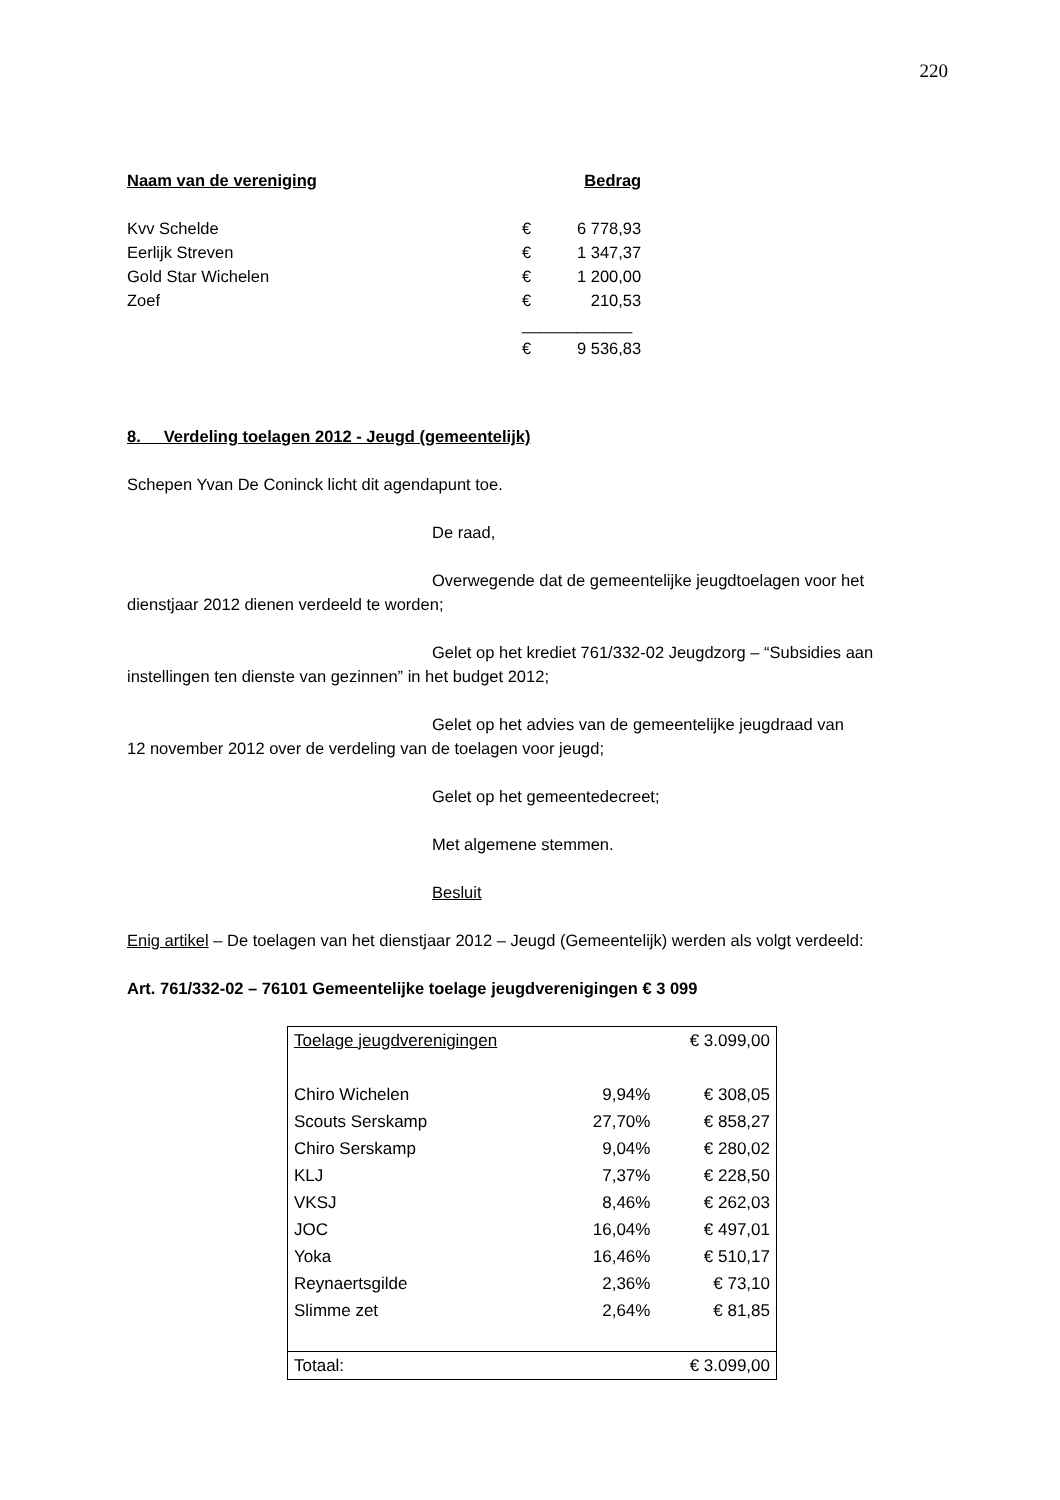220
| Naam van de vereniging | | Bedrag |
| --- | --- | --- |
| Kvv Schelde | € | 6 778,93 |
| Eerlijk Streven | € | 1 347,37 |
| Gold Star Wichelen | € | 1 200,00 |
| Zoef | € | 210,53 |
| | ____________ | |
| | € | 9 536,83 |
8. Verdeling toelagen 2012 - Jeugd (gemeentelijk)
Schepen Yvan De Coninck licht dit agendapunt toe.
De raad,
Overwegende dat de gemeentelijke jeugdtoelagen voor het
dienstjaar 2012 dienen verdeeld te worden;
Gelet op het krediet 761/332-02 Jeugdzorg – “Subsidies aan
instellingen ten dienste van gezinnen” in het budget 2012;
Gelet op het advies van de gemeentelijke jeugdraad van
12 november 2012 over de verdeling van de toelagen voor jeugd;
Gelet op het gemeentedecreet;
Met algemene stemmen.
Besluit
Enig artikel – De toelagen van het dienstjaar 2012 – Jeugd (Gemeentelijk) werden als volgt verdeeld:
Art. 761/332-02 – 76101 Gemeentelijke toelage jeugdverenigingen € 3 099
| Toelage jeugdverenigingen | | € 3.099,00 |
| Chiro Wichelen | 9,94% | € 308,05 |
| Scouts Serskamp | 27,70% | € 858,27 |
| Chiro Serskamp | 9,04% | € 280,02 |
| KLJ | 7,37% | € 228,50 |
| VKSJ | 8,46% | € 262,03 |
| JOC | 16,04% | € 497,01 |
| Yoka | 16,46% | € 510,17 |
| Reynaertsgilde | 2,36% | € 73,10 |
| Slimme zet | 2,64% | € 81,85 |
| Totaal: | | € 3.099,00 |